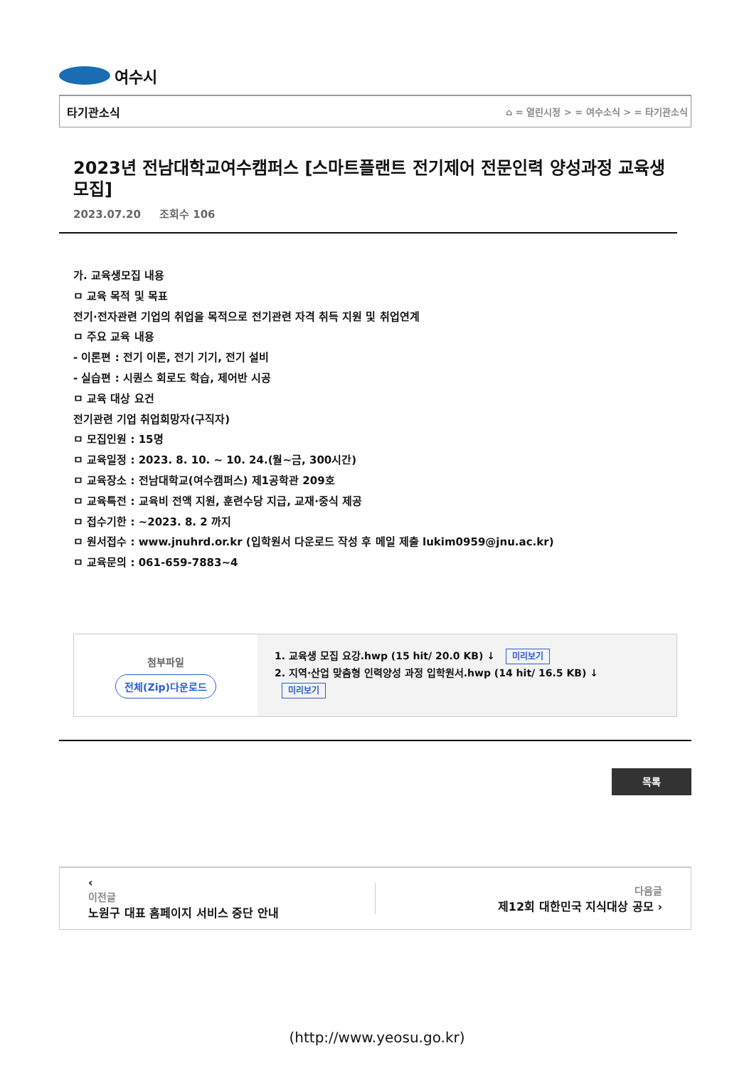여수시
타기관소식 ⌂ = 열린시정 > = 여수소식 > = 타기관소식
2023년 전남대학교여수캠퍼스 [스마트플랜트 전기제어 전문인력 양성과정 교육생 모집]
2023.07.20 조회수 106
가. 교육생모집 내용
ㅁ 교육 목적 및 목표
전기·전자관련 기업의 취업을 목적으로 전기관련 자격 취득 지원 및 취업연계
ㅁ 주요 교육 내용
- 이론편 : 전기 이론, 전기 기기, 전기 설비
- 실습편 : 시퀀스 회로도 학습, 제어반 시공
ㅁ 교육 대상 요건
전기관련 기업 취업희망자(구직자)
ㅁ 모집인원 : 15명
ㅁ 교육일정 : 2023. 8. 10. ~ 10. 24.(월~금, 300시간)
ㅁ 교육장소 : 전남대학교(여수캠퍼스) 제1공학관 209호
ㅁ 교육특전 : 교육비 전액 지원, 훈련수당 지급, 교재·중식 제공
ㅁ 접수기한 : ~2023. 8. 2 까지
ㅁ 원서접수 : www.jnuhrd.or.kr (입학원서 다운로드 작성 후 메일 제출 lukim0959@jnu.ac.kr)
ㅁ 교육문의 : 061-659-7883~4
첨부파일
전체(Zip)다운로드
1. 교육생 모집 요강.hwp (15 hit/ 20.0 KB) ↓ 미리보기
2. 지역·산업 맞춤형 인력양성 과정 입학원서.hwp (14 hit/ 16.5 KB) ↓
미리보기
목록
‹
이전글
노원구 대표 홈페이지 서비스 중단 안내
다음글
제12회 대한민국 지식대상 공모 ›
(http://www.yeosu.go.kr)